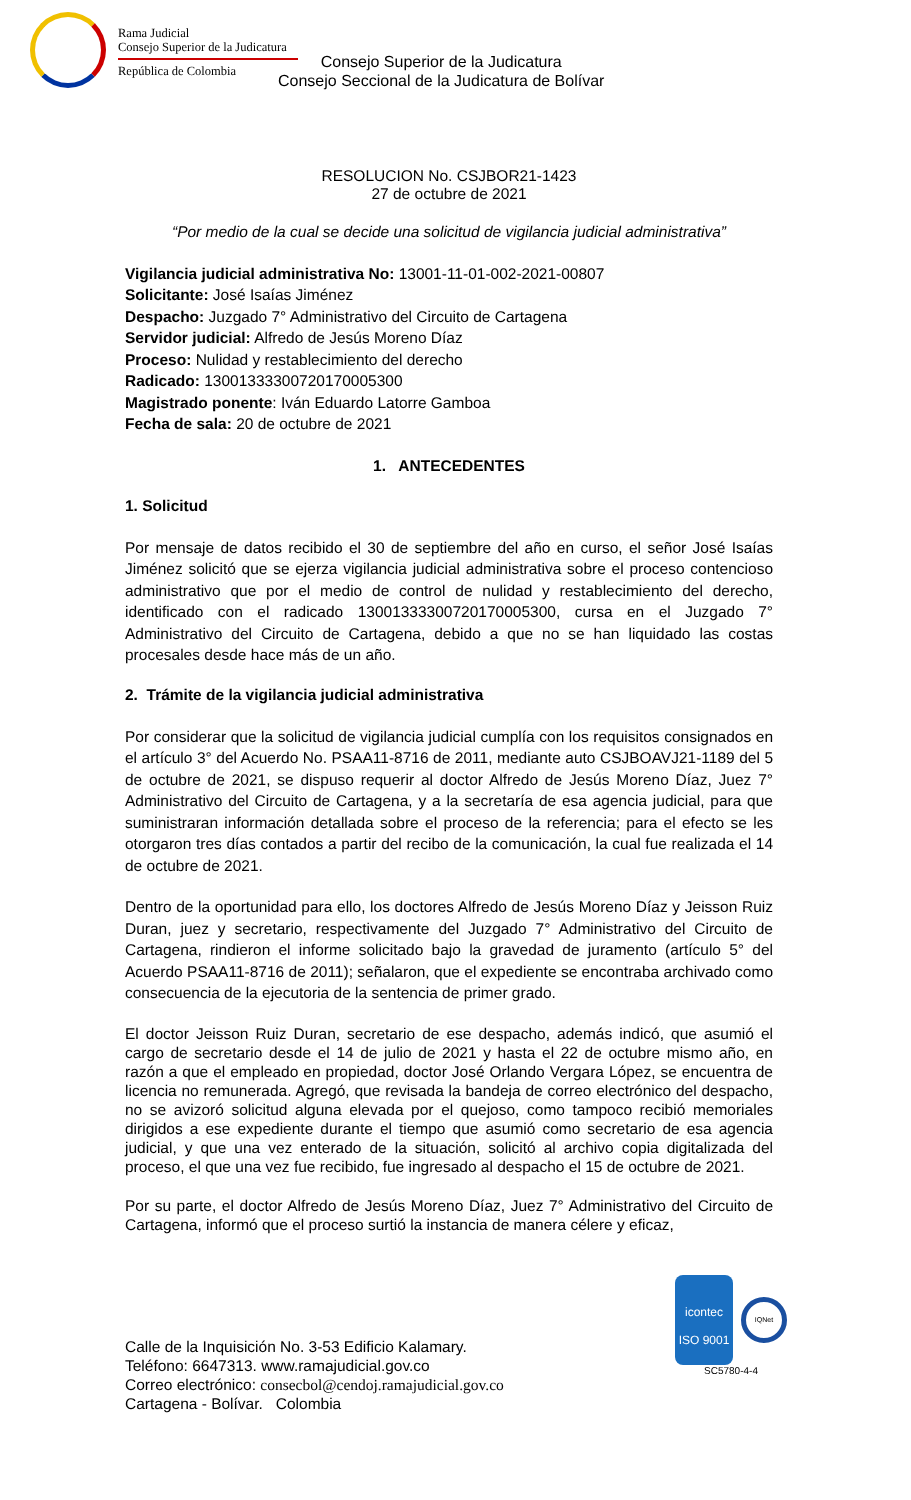Rama Judicial
Consejo Superior de la Judicatura
República de Colombia
Consejo Superior de la Judicatura
Consejo Seccional de la Judicatura de Bolívar
RESOLUCION No. CSJBOR21-1423
27 de octubre de 2021
“Por medio de la cual se decide una solicitud de vigilancia judicial administrativa”
Vigilancia judicial administrativa No: 13001-11-01-002-2021-00807
Solicitante: José Isaías Jiménez
Despacho: Juzgado 7° Administrativo del Circuito de Cartagena
Servidor judicial: Alfredo de Jesús Moreno Díaz
Proceso: Nulidad y restablecimiento del derecho
Radicado: 13001333300720170005300
Magistrado ponente: Iván Eduardo Latorre Gamboa
Fecha de sala: 20 de octubre de 2021
1. ANTECEDENTES
1. Solicitud
Por mensaje de datos recibido el 30 de septiembre del año en curso, el señor José Isaías Jiménez solicitó que se ejerza vigilancia judicial administrativa sobre el proceso contencioso administrativo que por el medio de control de nulidad y restablecimiento del derecho, identificado con el radicado 13001333300720170005300, cursa en el Juzgado 7° Administrativo del Circuito de Cartagena, debido a que no se han liquidado las costas procesales desde hace más de un año.
2. Trámite de la vigilancia judicial administrativa
Por considerar que la solicitud de vigilancia judicial cumplía con los requisitos consignados en el artículo 3° del Acuerdo No. PSAA11-8716 de 2011, mediante auto CSJBOAVJ21-1189 del 5 de octubre de 2021, se dispuso requerir al doctor Alfredo de Jesús Moreno Díaz, Juez 7° Administrativo del Circuito de Cartagena, y a la secretaría de esa agencia judicial, para que suministraran información detallada sobre el proceso de la referencia; para el efecto se les otorgaron tres días contados a partir del recibo de la comunicación, la cual fue realizada el 14 de octubre de 2021.
Dentro de la oportunidad para ello, los doctores Alfredo de Jesús Moreno Díaz y Jeisson Ruiz Duran, juez y secretario, respectivamente del Juzgado 7° Administrativo del Circuito de Cartagena, rindieron el informe solicitado bajo la gravedad de juramento (artículo 5° del Acuerdo PSAA11-8716 de 2011); señalaron, que el expediente se encontraba archivado como consecuencia de la ejecutoria de la sentencia de primer grado.
El doctor Jeisson Ruiz Duran, secretario de ese despacho, además indicó, que asumió el cargo de secretario desde el 14 de julio de 2021 y hasta el 22 de octubre mismo año, en razón a que el empleado en propiedad, doctor José Orlando Vergara López, se encuentra de licencia no remunerada. Agregó, que revisada la bandeja de correo electrónico del despacho, no se avizoró solicitud alguna elevada por el quejoso, como tampoco recibió memoriales dirigidos a ese expediente durante el tiempo que asumió como secretario de esa agencia judicial, y que una vez enterado de la situación, solicitó al archivo copia digitalizada del proceso, el que una vez fue recibido, fue ingresado al despacho el 15 de octubre de 2021.
Por su parte, el doctor Alfredo de Jesús Moreno Díaz, Juez 7° Administrativo del Circuito de Cartagena, informó que el proceso surtió la instancia de manera célere y eficaz,
Calle de la Inquisición No. 3-53 Edificio Kalamary.
Teléfono: 6647313. www.ramajudicial.gov.co
Correo electrónico: consecbol@cendoj.ramajudicial.gov.co
Cartagena - Bolívar. Colombia
icontec
ISO 9001
IQNet
SC5780-4-4